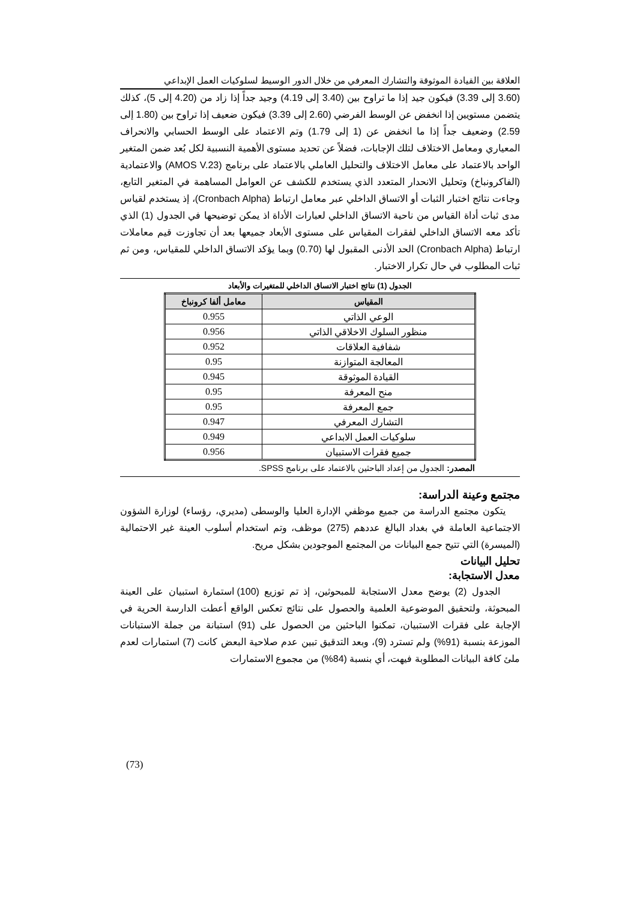العلاقة بين القيادة الموثوقة والتشارك المعرفي من خلال الدور الوسيط لسلوكيات العمل الإبداعي
(3.60 إلى 3.39) فيكون جيد إذا ما تراوح بين (3.40 إلى 4.19) وجيد جداً إذا زاد من (4.20 إلى 5)، كذلك يتضمن مستويين إذا انخفض عن الوسط الفرضي (2.60 إلى 3.39) فيكون ضعيف إذا تراوح بين (1.80 إلى 2.59) وضعيف جداً إذا ما انخفض عن (1 إلى 1.79) وتم الاعتماد على الوسط الحسابي والانحراف المعياري ومعامل الاختلاف لتلك الإجابات، فضلاً عن تحديد مستوى الأهمية النسبية لكل بُعد ضمن المتغير الواحد بالاعتماد على معامل الاختلاف والتحليل العاملي بالاعتماد على برنامج (AMOS V.23) والاعتمادية (الفاكرونباخ) وتحليل الانحدار المتعدد الذي يستخدم للكشف عن العوامل المساهمة في المتغير التابع، وجاءت نتائج اختبار الثبات أو الاتساق الداخلي عبر معامل ارتباط (Cronbach Alpha)، إذ يستخدم لقياس مدى ثبات أداة القياس من ناحية الاتساق الداخلي لعبارات الأداة اذ يمكن توضيحها في الجدول (1) الذي تأكد معه الاتساق الداخلي لفقرات المقياس على مستوى الأبعاد جميعها بعد أن تجاوزت قيم معاملات ارتباط (Cronbach Alpha) الحد الأدنى المقبول لها (0.70) وبما يؤكد الاتساق الداخلي للمقياس، ومن ثم ثبات المطلوب في حال تكرار الاختبار.
الجدول (1) نتائج اختبار الاتساق الداخلي للمتغيرات والأبعاد
| المقياس | معامل ألفا كرونباخ |
| --- | --- |
| الوعي الذاتي | 0.955 |
| منظور السلوك الاخلاقي الذاتي | 0.956 |
| شفافية العلاقات | 0.952 |
| المعالجة المتوازنة | 0.95 |
| القيادة الموثوقة | 0.945 |
| منح المعرفة | 0.95 |
| جمع المعرفة | 0.95 |
| التشارك المعرفي | 0.947 |
| سلوكيات العمل الابداعي | 0.949 |
| جميع فقرات الاستبيان | 0.956 |
المصدر: الجدول من إعداد الباحثين بالاعتماد على برنامج SPSS.
مجتمع وعينة الدراسة:
يتكون مجتمع الدراسة من جميع موظفي الإدارة العليا والوسطى (مديري، رؤساء) لوزارة الشؤون الاجتماعية العاملة في بغداد البالغ عددهم (275) موظف، وتم استخدام أسلوب العينة غير الاحتمالية (الميسرة) التي تتيح جمع البيانات من المجتمع الموجودين بشكل مريح.
تحليل البيانات
معدل الاستجابة:
الجدول (2) يوضح معدل الاستجابة للمبحوثين، إذ تم توزيع (100) استمارة استبيان على العينة المبحوثة، ولتحقيق الموضوعية العلمية والحصول على نتائج تعكس الواقع أعطت الدارسة الحرية في الإجابة على فقرات الاستبيان، تمكنوا الباحثين من الحصول على (91) استبانة من جملة الاستبانات الموزعة بنسبة (91%) ولم تسترد (9)، وبعد التدقيق تبين عدم صلاحية البعض كانت (7) استمارات لعدم ملئ كافة البيانات المطلوبة فيهت، أي بنسبة (84%) من مجموع الاستمارات
(73)